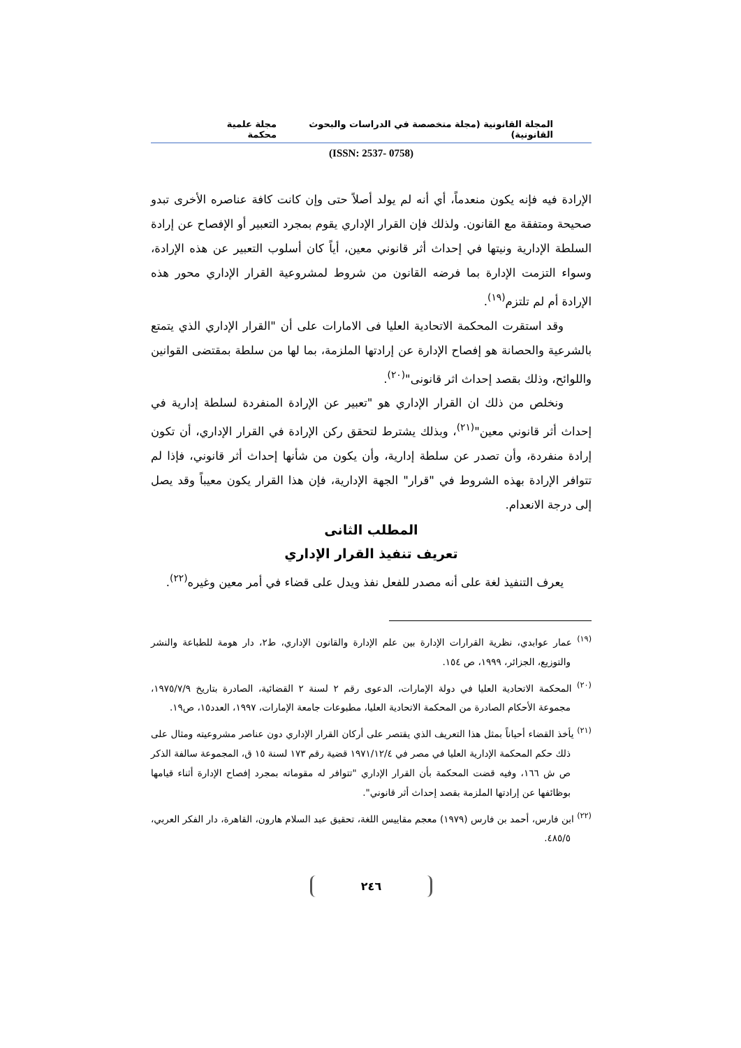المجلة القانونية (مجلة متخصصة في الدراسات والبحوث القانونية) مجلة علمية محكمة
(ISSN: 2537- 0758)
الإرادة فيه فإنه يكون منعدماً، أي أنه لم يولد أصلاً حتى وإن كانت كافة عناصره الأخرى تبدو صحيحة ومتفقة مع القانون. ولذلك فإن القرار الإداري يقوم بمجرد التعبير أو الإفصاح عن إرادة السلطة الإدارية ونيتها في إحداث أثر قانوني معين، أياً كان أسلوب التعبير عن هذه الإرادة، وسواء التزمت الإدارة بما فرضه القانون من شروط لمشروعية القرار الإداري محور هذه الإرادة أم لم تلتزم<sup>(١٩)</sup>.
وقد استقرت المحكمة الاتحادية العليا فى الامارات على أن "القرار الإداري الذي يتمتع بالشرعية والحصانة هو إفصاح الإدارة عن إرادتها الملزمة، بما لها من سلطة بمقتضى القوانين واللوائح، وذلك بقصد إحداث اثر قانونى"<sup>(٢٠)</sup>.
ونخلص من ذلك ان القرار الإداري هو "تعبير عن الإرادة المنفردة لسلطة إدارية في إحداث أثر قانوني معين"<sup>(٢١)</sup>، وبذلك يشترط لتحقق ركن الإرادة في القرار الإداري، أن تكون إرادة منفردة، وأن تصدر عن سلطة إدارية، وأن يكون من شأنها إحداث أثر قانوني، فإذا لم تتوافر الإرادة بهذه الشروط في "قرار" الجهة الإدارية، فإن هذا القرار يكون معيباً وقد يصل إلى درجة الانعدام.
المطلب الثانى
تعريف تنفيذ القرار الإداري
يعرف التنفيذ لغة على أنه مصدر للفعل نفذ ويدل على قضاء في أمر معين وغيره<sup>(٢٢)</sup>.
<sup>(١٩)</sup> عمار عوابدي، نظرية القرارات الإدارة بين علم الإدارة والقانون الإداري، ط٢، دار هومة للطباعة والنشر والتوزيع، الجزائر، ١٩٩٩، ص ١٥٤.
<sup>(٢٠)</sup> المحكمة الاتحادية العليا في دولة الإمارات، الدعوى رقم ٢ لسنة ٢ القضائية، الصادرة بتاريخ ١٩٧٥/٧/٩، مجموعة الأحكام الصادرة من المحكمة الاتحادية العليا، مطبوعات جامعة الإمارات، ١٩٩٧، العدد١٥، ص١٩.
<sup>(٢١)</sup> يأخذ القضاء أحياناً بمثل هذا التعريف الذي يقتصر على أركان القرار الإداري دون عناصر مشروعيته ومثال على ذلك حكم المحكمة الإدارية العليا في مصر في ١٩٧١/١٢/٤ قضية رقم ١٧٣ لسنة ١٥ ق، المجموعة سالفة الذكر ص ش ١٦٦، وفيه قضت المحكمة بأن القرار الإداري "تتوافر له مقوماته بمجرد إفصاح الإدارة أثناء قيامها بوظائفها عن إرادتها الملزمة بقصد إحداث أثر قانوني".
<sup>(٢٢)</sup> ابن فارس، أحمد بن فارس (١٩٧٩) معجم مقاييس اللغة، تحقيق عبد السلام هارون، القاهرة، دار الفكر العربي، ٤٨٥/٥.
٢٤٦